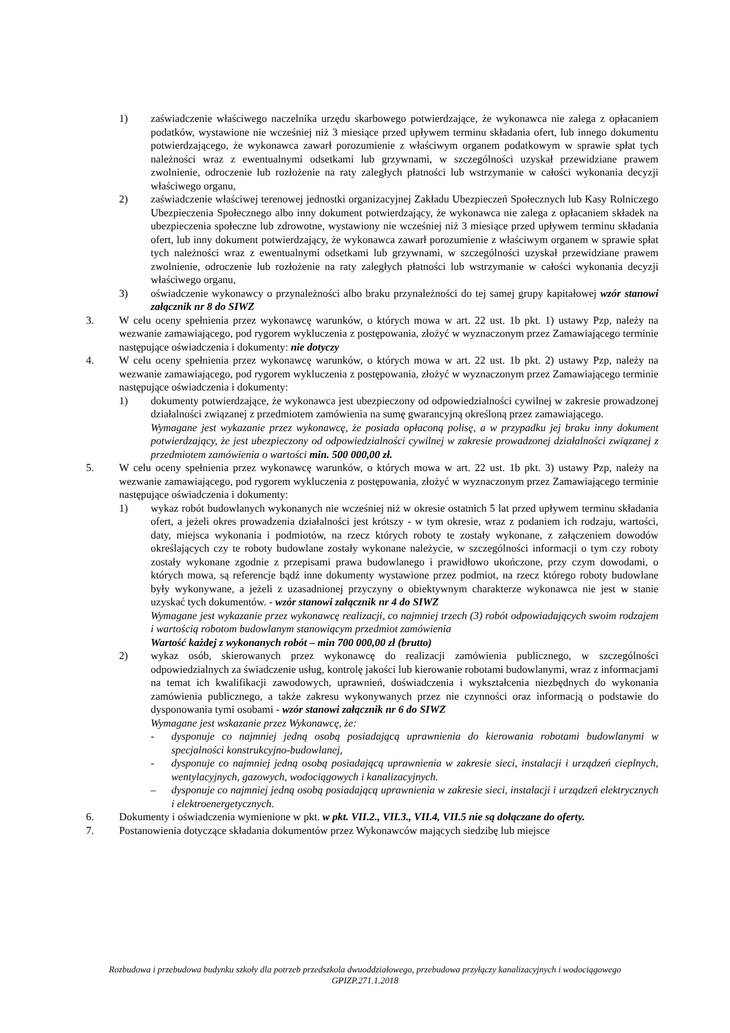1) zaświadczenie właściwego naczelnika urzędu skarbowego potwierdzające, że wykonawca nie zalega z opłacaniem podatków, wystawione nie wcześniej niż 3 miesiące przed upływem terminu składania ofert, lub innego dokumentu potwierdzającego, że wykonawca zawarł porozumienie z właściwym organem podatkowym w sprawie spłat tych należności wraz z ewentualnymi odsetkami lub grzywnami, w szczególności uzyskał przewidziane prawem zwolnienie, odroczenie lub rozłożenie na raty zaległych płatności lub wstrzymanie w całości wykonania decyzji właściwego organu,
2) zaświadczenie właściwej terenowej jednostki organizacyjnej Zakładu Ubezpieczeń Społecznych lub Kasy Rolniczego Ubezpieczenia Społecznego albo inny dokument potwierdzający, że wykonawca nie zalega z opłacaniem składek na ubezpieczenia społeczne lub zdrowotne, wystawiony nie wcześniej niż 3 miesiące przed upływem terminu składania ofert, lub inny dokument potwierdzający, że wykonawca zawarł porozumienie z właściwym organem w sprawie spłat tych należności wraz z ewentualnymi odsetkami lub grzywnami, w szczególności uzyskał przewidziane prawem zwolnienie, odroczenie lub rozłożenie na raty zaległych płatności lub wstrzymanie w całości wykonania decyzji właściwego organu,
3) oświadczenie wykonawcy o przynależności albo braku przynależności do tej samej grupy kapitałowej wzór stanowi załącznik nr 8 do SIWZ
3. W celu oceny spełnienia przez wykonawcę warunków, o których mowa w art. 22 ust. 1b pkt. 1) ustawy Pzp, należy na wezwanie zamawiającego, pod rygorem wykluczenia z postępowania, złożyć w wyznaczonym przez Zamawiającego terminie następujące oświadczenia i dokumenty: nie dotyczy
4. W celu oceny spełnienia przez wykonawcę warunków, o których mowa w art. 22 ust. 1b pkt. 2) ustawy Pzp, należy na wezwanie zamawiającego, pod rygorem wykluczenia z postępowania, złożyć w wyznaczonym przez Zamawiającego terminie następujące oświadczenia i dokumenty:
1) dokumenty potwierdzające, że wykonawca jest ubezpieczony od odpowiedzialności cywilnej w zakresie prowadzonej działalności związanej z przedmiotem zamówienia na sumę gwarancyjną określoną przez zamawiającego.
Wymagane jest wykazanie przez wykonawcę, że posiada opłaconą polisę, a w przypadku jej braku inny dokument potwierdzający, że jest ubezpieczony od odpowiedzialności cywilnej w zakresie prowadzonej działalności związanej z przedmiotem zamówienia o wartości min. 500 000,00 zł.
5. W celu oceny spełnienia przez wykonawcę warunków, o których mowa w art. 22 ust. 1b pkt. 3) ustawy Pzp, należy na wezwanie zamawiającego, pod rygorem wykluczenia z postępowania, złożyć w wyznaczonym przez Zamawiającego terminie następujące oświadczenia i dokumenty:
1) wykaz robót budowlanych wykonanych nie wcześniej niż w okresie ostatnich 5 lat przed upływem terminu składania ofert, a jeżeli okres prowadzenia działalności jest krótszy - w tym okresie, wraz z podaniem ich rodzaju, wartości, daty, miejsca wykonania i podmiotów, na rzecz których roboty te zostały wykonane, z załączeniem dowodów określających czy te roboty budowlane zostały wykonane należycie, w szczególności informacji o tym czy roboty zostały wykonane zgodnie z przepisami prawa budowlanego i prawidłowo ukończone, przy czym dowodami, o których mowa, są referencje bądź inne dokumenty wystawione przez podmiot, na rzecz którego roboty budowlane były wykonywane, a jeżeli z uzasadnionej przyczyny o obiektywnym charakterze wykonawca nie jest w stanie uzyskać tych dokumentów. - wzór stanowi załącznik nr 4 do SIWZ
Wymagane jest wykazanie przez wykonawcę realizacji, co najmniej trzech (3) robót odpowiadających swoim rodzajem i wartością robotom budowlanym stanowiącym przedmiot zamówienia
Wartość każdej z wykonanych robót – min 700 000,00 zł (brutto)
2) wykaz osób, skierowanych przez wykonawcę do realizacji zamówienia publicznego, w szczególności odpowiedzialnych za świadczenie usług, kontrolę jakości lub kierowanie robotami budowlanymi, wraz z informacjami na temat ich kwalifikacji zawodowych, uprawnień, doświadczenia i wykształcenia niezbędnych do wykonania zamówienia publicznego, a także zakresu wykonywanych przez nie czynności oraz informacją o podstawie do dysponowania tymi osobami - wzór stanowi załącznik nr 6 do SIWZ
Wymagane jest wskazanie przez Wykonawcę, że:
- dysponuje co najmniej jedną osobą posiadającą uprawnienia do kierowania robotami budowlanymi w specjalności konstrukcyjno-budowlanej,
- dysponuje co najmniej jedną osobą posiadającą uprawnienia w zakresie sieci, instalacji i urządzeń cieplnych, wentylacyjnych, gazowych, wodociągowych i kanalizacyjnych.
– dysponuje co najmniej jedną osobą posiadającą uprawnienia w zakresie sieci, instalacji i urządzeń elektrycznych i elektroenergetycznych.
6. Dokumenty i oświadczenia wymienione w pkt. w pkt. VII.2., VII.3., VII.4, VII.5 nie są dołączane do oferty.
7. Postanowienia dotyczące składania dokumentów przez Wykonawców mających siedzibę lub miejsce
Rozbudowa i przebudowa budynku szkoły dla potrzeb przedszkola dwuoddziałowego, przebudowa przyłączy kanalizacyjnych i wodociągowego
GPIZP.271.1.2018